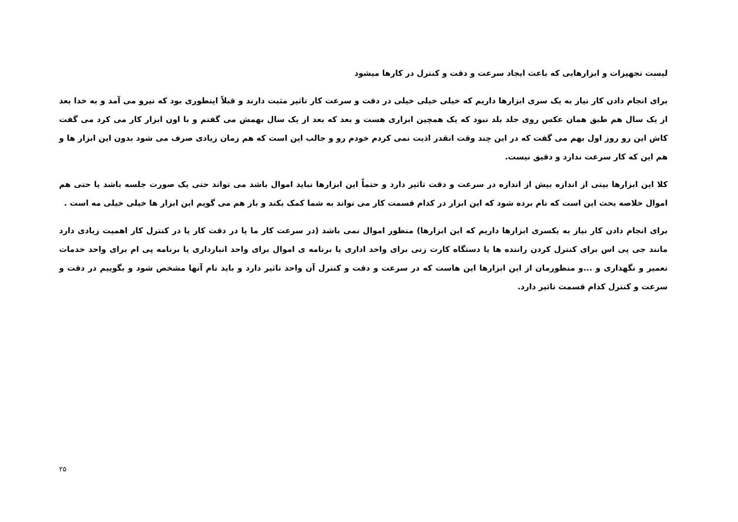لیست تجهیزات و ابزارهایی که باعث ایجاد سرعت و دقت و کنترل در کارها میشود
برای انجام دادن کار نیاز به یک سری ابزارها داریم که خیلی خیلی خیلی در دقت و سرعت کار تاثیر مثبت دارند و قبلاً اینطوری بود که نیرو می آمد و به خدا بعد از یک سال هم طبق همان عکس روی جلد بلد نبود که یک همچین ابزاری هست و بعد که بعد از یک سال بهمش می گفتم و با اون ابزار کار می کرد می گفت کاش این رو روز اول بهم می گفت که در این چند وقت انقدر اذیت نمی کردم خودم رو و جالب این است که هم زمان زیادی صرف می شود بدون این ابزار ها و هم این که کار سرعت ندارد و دقیق نیست.
کلا این ابزارها بیتی از اندازه بیش از اندازه در سرعت و دقت تاثیر دارد و حتماً این ابزارها نباید اموال باشد می تواند حتی یک صورت جلسه باشد یا حتی هم اموال خلاصه بحث این است که نام برده شود که این ابزار در کدام قسمت کار می تواند به شما کمک بکند و باز هم می گویم این ابزار ها خیلی خیلی مه است .
برای انجام دادن کار نیاز به یکسری ابزارها داریم که این ابزارها) منظور اموال نمی باشد (در سرعت کار ما یا در دقت کار یا در کنترل کار اهمیت زیادی دارد مانند جی پی اس برای کنترل کردن راننده ها یا دستگاه کارت زنی برای واحد اداری یا برنامه ی اموال برای واحد انبارداری یا برنامه پی ام برای واحد خدمات تعمیر و نگهداری و ...و منظورمان از این ابزارها این هاست که در سرعت و دقت و کنترل آن واحد تاثیر دارد و باید نام آنها مشخص شود و بگوییم در دقت و سرعت و کنترل کدام قسمت تاثیر دارد.
۲۵